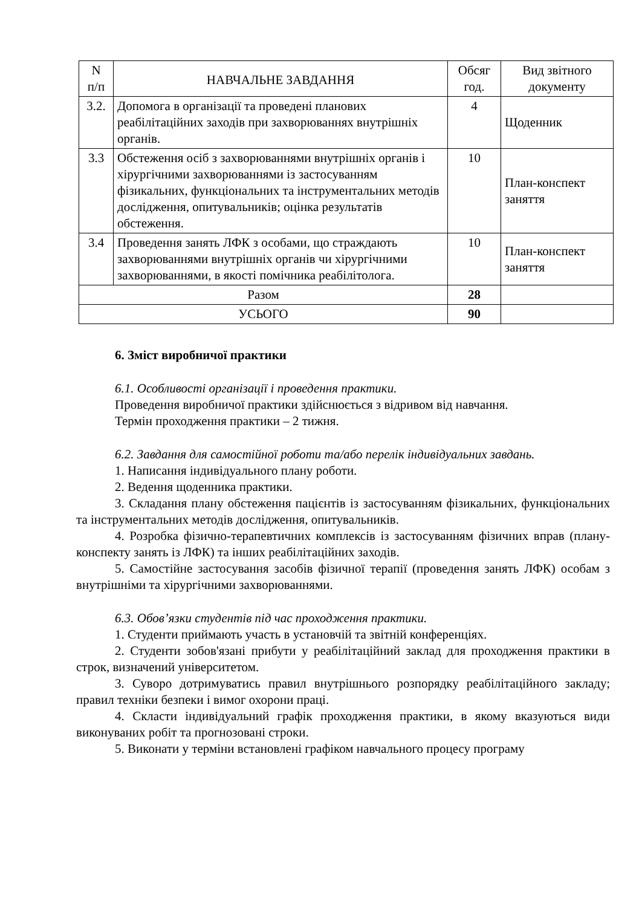| N п/п | НАВЧАЛЬНЕ ЗАВДАННЯ | Обсяг год. | Вид звітного документу |
| --- | --- | --- | --- |
| 3.2. | Допомога в організації та проведені планових реабілітаційних заходів при захворюваннях внутрішніх органів. | 4 | Щоденник |
| 3.3 | Обстеження осіб з захворюваннями внутрішніх органів і хірургічними захворюваннями із застосуванням фізикальних, функціональних та інструментальних методів дослідження, опитувальників; оцінка результатів обстеження. | 10 | План-конспект заняття |
| 3.4 | Проведення занять ЛФК з особами, що страждають захворюваннями внутрішніх органів чи хірургічними захворюваннями, в якості помічника реабілітолога. | 10 | План-конспект заняття |
| Разом | | 28 | |
| УСЬОГО | | 90 | |
6. Зміст виробничої практики
6.1. Особливості організації і проведення практики.
Проведення виробничої практики здійснюється з відривом від навчання.
Термін проходження практики – 2 тижня.
6.2. Завдання для самостійної роботи та/або перелік індивідуальних завдань.
1. Написання індивідуального плану роботи.
2. Ведення щоденника практики.
3. Складання плану обстеження пацієнтів із застосуванням фізикальних, функціональних та інструментальних методів дослідження, опитувальників.
4. Розробка фізично-терапевтичних комплексів із застосуванням фізичних вправ (плану-конспекту занять із ЛФК) та інших реабілітаційних заходів.
5. Самостійне застосування засобів фізичної терапії (проведення занять ЛФК) особам з внутрішніми та хірургічними захворюваннями.
6.3. Обов’язки студентів під час проходження практики.
1. Студенти приймають участь в установчій та звітній конференціях.
2. Студенти зобов'язані прибути у реабілітаційний заклад для проходження практики в строк, визначений університетом.
3. Суворо дотримуватись правил внутрішнього розпорядку реабілітаційного закладу; правил техніки безпеки і вимог охорони праці.
4. Скласти індивідуальний графік проходження практики, в якому вказуються види виконуваних робіт та прогнозовані строки.
5. Виконати у терміни встановлені графіком навчального процесу програму